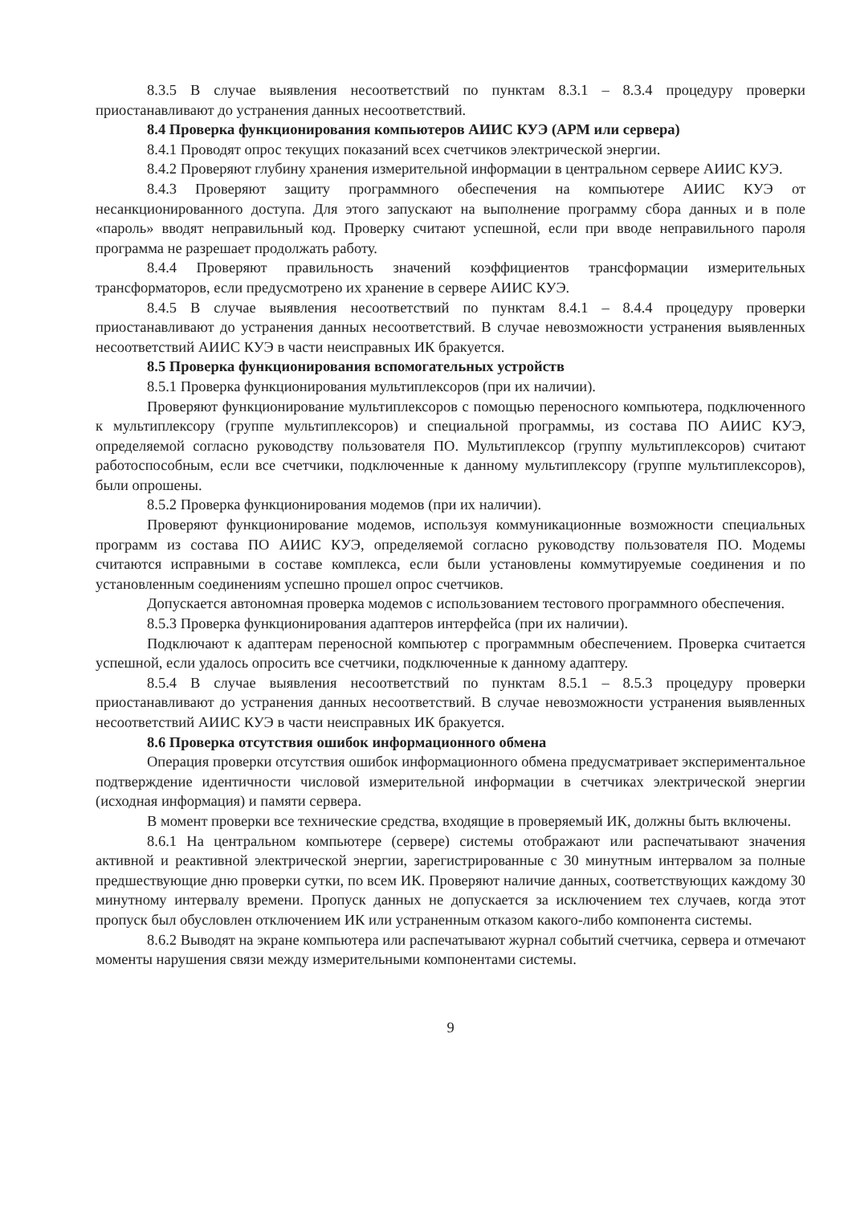8.3.5 В случае выявления несоответствий по пунктам 8.3.1 – 8.3.4 процедуру проверки приостанавливают до устранения данных несоответствий.
8.4 Проверка функционирования компьютеров АИИС КУЭ (АРМ или сервера)
8.4.1 Проводят опрос текущих показаний всех счетчиков электрической энергии.
8.4.2 Проверяют глубину хранения измерительной информации в центральном сервере АИИС КУЭ.
8.4.3 Проверяют защиту программного обеспечения на компьютере АИИС КУЭ от несанкционированного доступа. Для этого запускают на выполнение программу сбора данных и в поле «пароль» вводят неправильный код. Проверку считают успешной, если при вводе неправильного пароля программа не разрешает продолжать работу.
8.4.4 Проверяют правильность значений коэффициентов трансформации измерительных трансформаторов, если предусмотрено их хранение в сервере АИИС КУЭ.
8.4.5 В случае выявления несоответствий по пунктам 8.4.1 – 8.4.4 процедуру проверки приостанавливают до устранения данных несоответствий. В случае невозможности устранения выявленных несоответствий АИИС КУЭ в части неисправных ИК бракуется.
8.5 Проверка функционирования вспомогательных устройств
8.5.1 Проверка функционирования мультиплексоров (при их наличии).
Проверяют функционирование мультиплексоров с помощью переносного компьютера, подключенного к мультиплексору (группе мультиплексоров) и специальной программы, из состава ПО АИИС КУЭ, определяемой согласно руководству пользователя ПО. Мультиплексор (группу мультиплексоров) считают работоспособным, если все счетчики, подключенные к данному мультиплексору (группе мультиплексоров), были опрошены.
8.5.2 Проверка функционирования модемов (при их наличии).
Проверяют функционирование модемов, используя коммуникационные возможности специальных программ из состава ПО АИИС КУЭ, определяемой согласно руководству пользователя ПО. Модемы считаются исправными в составе комплекса, если были установлены коммутируемые соединения и по установленным соединениям успешно прошел опрос счетчиков.
Допускается автономная проверка модемов с использованием тестового программного обеспечения.
8.5.3 Проверка функционирования адаптеров интерфейса (при их наличии).
Подключают к адаптерам переносной компьютер с программным обеспечением. Проверка считается успешной, если удалось опросить все счетчики, подключенные к данному адаптеру.
8.5.4 В случае выявления несоответствий по пунктам 8.5.1 – 8.5.3 процедуру проверки приостанавливают до устранения данных несоответствий. В случае невозможности устранения выявленных несоответствий АИИС КУЭ в части неисправных ИК бракуется.
8.6 Проверка отсутствия ошибок информационного обмена
Операция проверки отсутствия ошибок информационного обмена предусматривает экспериментальное подтверждение идентичности числовой измерительной информации в счетчиках электрической энергии (исходная информация) и памяти сервера.
В момент проверки все технические средства, входящие в проверяемый ИК, должны быть включены.
8.6.1 На центральном компьютере (сервере) системы отображают или распечатывают значения активной и реактивной электрической энергии, зарегистрированные с 30 минутным интервалом за полные предшествующие дню проверки сутки, по всем ИК. Проверяют наличие данных, соответствующих каждому 30 минутному интервалу времени. Пропуск данных не допускается за исключением тех случаев, когда этот пропуск был обусловлен отключением ИК или устраненным отказом какого-либо компонента системы.
8.6.2 Выводят на экране компьютера или распечатывают журнал событий счетчика, сервера и отмечают моменты нарушения связи между измерительными компонентами системы.
9